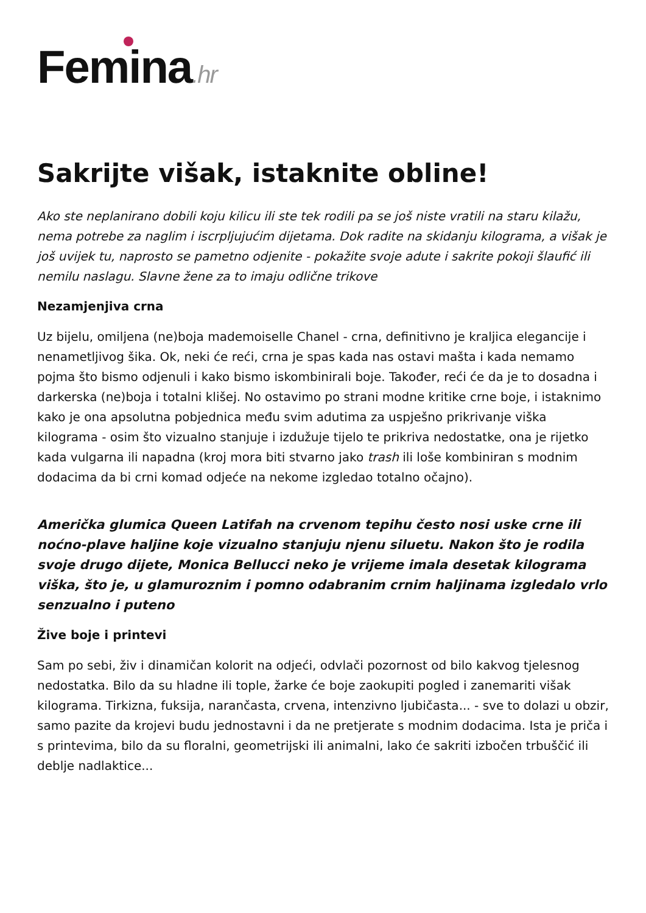Femina.hr
Sakrijte višak, istaknite obline!
Ako ste neplanirano dobili koju kilicu ili ste tek rodili pa se još niste vratili na staru kilažu, nema potrebe za naglim i iscrpljujućim dijetama. Dok radite na skidanju kilograma, a višak je još uvijek tu, naprosto se pametno odjenite - pokažite svoje adute i sakrite pokoji šlaufić ili nemilu naslagu. Slavne žene za to imaju odlične trikove
Nezamjenjiva crna
Uz bijelu, omiljena (ne)boja mademoiselle Chanel - crna, definitivno je kraljica elegancije i nenametljivog šika. Ok, neki će reći, crna je spas kada nas ostavi mašta i kada nemamo pojma što bismo odjenuli i kako bismo iskombinirali boje. Također, reći će da je to dosadna i darkerska (ne)boja i totalni klišej. No ostavimo po strani modne kritike crne boje, i istaknimo kako je ona apsolutna pobjednica među svim adutima za uspješno prikrivanje viška kilograma - osim što vizualno stanjuje i izdužuje tijelo te prikriva nedostatke, ona je rijetko kada vulgarna ili napadna (kroj mora biti stvarno jako trash ili loše kombiniran s modnim dodacima da bi crni komad odjeće na nekome izgledao totalno očajno).
Američka glumica Queen Latifah na crvenom tepihu često nosi uske crne ili noćno-plave haljine koje vizualno stanjuju njenu siluetu. Nakon što je rodila svoje drugo dijete, Monica Bellucci neko je vrijeme imala desetak kilograma viška, što je, u glamuroznim i pomno odabranim crnim haljinama izgledalo vrlo senzualno i puteno
Žive boje i printevi
Sam po sebi, živ i dinamičan kolorit na odjeći, odvlači pozornost od bilo kakvog tjelesnog nedostatka. Bilo da su hladne ili tople, žarke će boje zaokupiti pogled i zanemariti višak kilograma. Tirkizna, fuksija, narančasta, crvena, intenzivno ljubičasta... - sve to dolazi u obzir, samo pazite da krojevi budu jednostavni i da ne pretjerate s modnim dodacima. Ista je priča i s printevima, bilo da su floralni, geometrijski ili animalni, lako će sakriti izbočen trbuščić ili deblje nadlaktice...